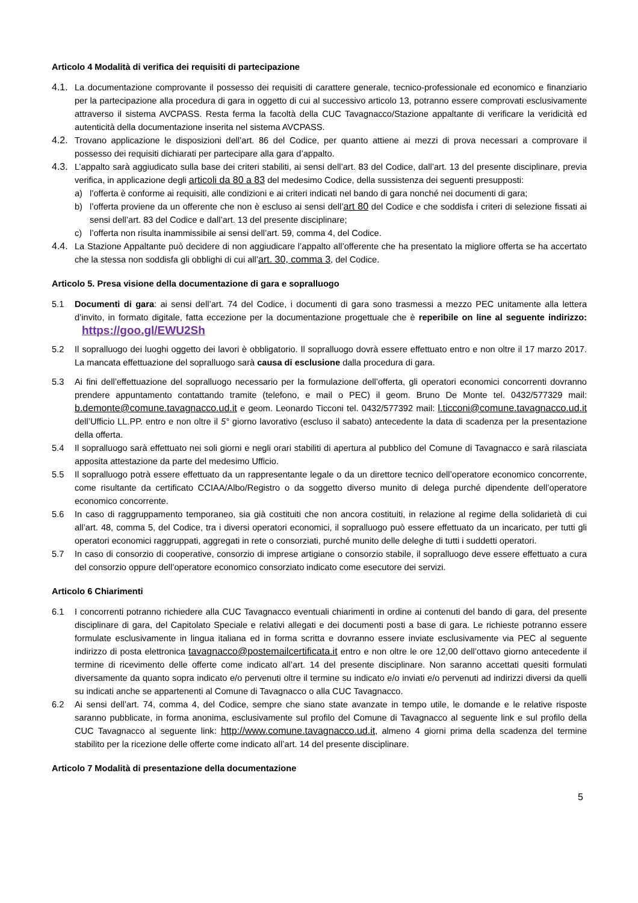Articolo 4 Modalità di verifica dei requisiti di partecipazione
4.1.
La documentazione comprovante il possesso dei requisiti di carattere generale, tecnico-professionale ed economico e finanziario per la partecipazione alla procedura di gara in oggetto di cui al successivo articolo 13, potranno essere comprovati esclusivamente attraverso il sistema AVCPASS. Resta ferma la facoltà della CUC Tavagnacco/Stazione appaltante di verificare la veridicità ed autenticità della documentazione inserita nel sistema AVCPASS.
4.2.
Trovano applicazione le disposizioni dell’art. 86 del Codice, per quanto attiene ai mezzi di prova necessari a comprovare il possesso dei requisiti dichiarati per partecipare alla gara d’appalto.
4.3.
L’appalto sarà aggiudicato sulla base dei criteri stabiliti, ai sensi dell’art. 83 del Codice, dall’art. 13 del presente disciplinare, previa verifica, in applicazione degli articoli da 80 a 83 del medesimo Codice, della sussistenza dei seguenti presupposti:
a) l’offerta è conforme ai requisiti, alle condizioni e ai criteri indicati nel bando di gara nonché nei documenti di gara;
b) l’offerta proviene da un offerente che non è escluso ai sensi dell’art 80 del Codice e che soddisfa i criteri di selezione fissati ai sensi dell’art. 83 del Codice e dall’art. 13 del presente disciplinare;
c) l’offerta non risulta inammissibile ai sensi dell’art. 59, comma 4, del Codice.
4.4.
La Stazione Appaltante può decidere di non aggiudicare l’appalto all’offerente che ha presentato la migliore offerta se ha accertato che la stessa non soddisfa gli obblighi di cui all’art. 30, comma 3, del Codice.
Articolo 5. Presa visione della documentazione di gara e sopralluogo
5.1 Documenti di gara: ai sensi dell’art. 74 del Codice, i documenti di gara sono trasmessi a mezzo PEC unitamente alla lettera d’invito, in formato digitale, fatta eccezione per la documentazione progettuale che è reperibile on line al seguente indirizzo: https://goo.gl/EWU2Sh
5.2 Il sopralluogo dei luoghi oggetto dei lavori è obbligatorio. Il sopralluogo dovrà essere effettuato entro e non oltre il 17 marzo 2017. La mancata effettuazione del sopralluogo sarà causa di esclusione dalla procedura di gara.
5.3 Ai fini dell’effettuazione del sopralluogo necessario per la formulazione dell’offerta, gli operatori economici concorrenti dovranno prendere appuntamento contattando tramite (telefono, e mail o PEC) il geom. Bruno De Monte tel. 0432/577329 mail: b.demonte@comune.tavagnacco.ud.it e geom. Leonardo Ticconi tel. 0432/577392 mail: l.ticconi@comune.tavagnacco.ud.it dell’Ufficio LL.PP. entro e non oltre il 5° giorno lavorativo (escluso il sabato) antecedente la data di scadenza per la presentazione della offerta.
5.4 Il sopralluogo sarà effettuato nei soli giorni e negli orari stabiliti di apertura al pubblico del Comune di Tavagnacco e sarà rilasciata apposita attestazione da parte del medesimo Ufficio.
5.5 Il sopralluogo potrà essere effettuato da un rappresentante legale o da un direttore tecnico dell’operatore economico concorrente, come risultante da certificato CCIAA/Albo/Registro o da soggetto diverso munito di delega purché dipendente dell’operatore economico concorrente.
5.6 In caso di raggruppamento temporaneo, sia già costituiti che non ancora costituiti, in relazione al regime della solidarietà di cui all’art. 48, comma 5, del Codice, tra i diversi operatori economici, il sopralluogo può essere effettuato da un incaricato, per tutti gli operatori economici raggruppati, aggregati in rete o consorziati, purché munito delle deleghe di tutti i suddetti operatori.
5.7 In caso di consorzio di cooperative, consorzio di imprese artigiane o consorzio stabile, il sopralluogo deve essere effettuato a cura del consorzio oppure dell’operatore economico consorziato indicato come esecutore dei servizi.
Articolo 6 Chiarimenti
6.1 I concorrenti potranno richiedere alla CUC Tavagnacco eventuali chiarimenti in ordine ai contenuti del bando di gara, del presente disciplinare di gara, del Capitolato Speciale e relativi allegati e dei documenti posti a base di gara. Le richieste potranno essere formulate esclusivamente in lingua italiana ed in forma scritta e dovranno essere inviate esclusivamente via PEC al seguente indirizzo di posta elettronica tavagnacco@postemailcertificata.it entro e non oltre le ore 12,00 dell’ottavo giorno antecedente il termine di ricevimento delle offerte come indicato all’art. 14 del presente disciplinare. Non saranno accettati quesiti formulati diversamente da quanto sopra indicato e/o pervenuti oltre il termine su indicato e/o inviati e/o pervenuti ad indirizzi diversi da quelli su indicati anche se appartenenti al Comune di Tavagnacco o alla CUC Tavagnacco.
6.2 Ai sensi dell’art. 74, comma 4, del Codice, sempre che siano state avanzate in tempo utile, le domande e le relative risposte saranno pubblicate, in forma anonima, esclusivamente sul profilo del Comune di Tavagnacco al seguente link e sul profilo della CUC Tavagnacco al seguente link: http://www.comune.tavagnacco.ud.it, almeno 4 giorni prima della scadenza del termine stabilito per la ricezione delle offerte come indicato all’art. 14 del presente disciplinare.
Articolo 7 Modalità di presentazione della documentazione
5